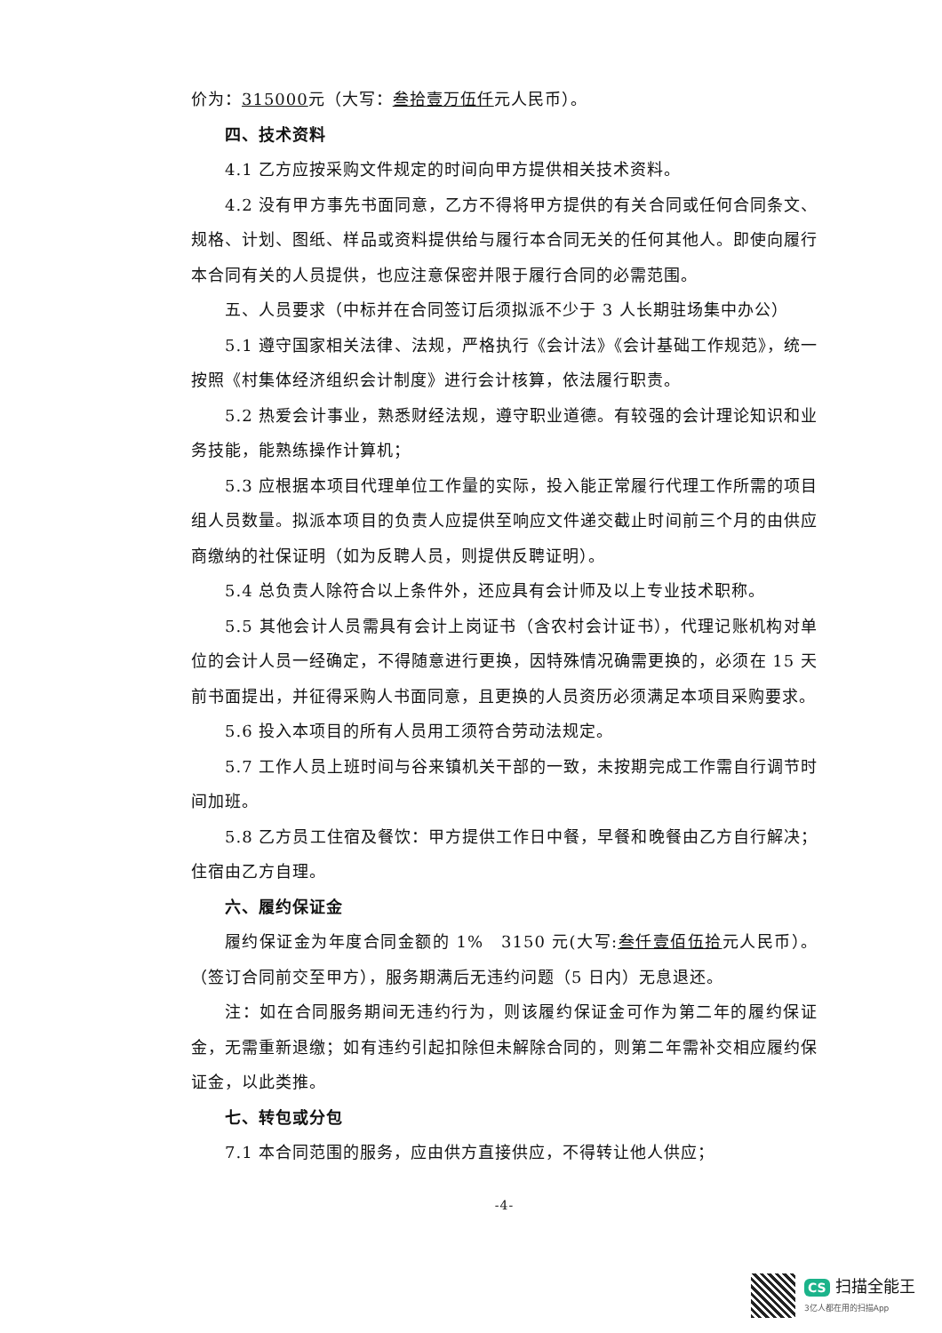价为：315000元（大写：叁拾壹万伍仟元人民币）。
四、技术资料
4.1 乙方应按采购文件规定的时间向甲方提供相关技术资料。
4.2 没有甲方事先书面同意，乙方不得将甲方提供的有关合同或任何合同条文、规格、计划、图纸、样品或资料提供给与履行本合同无关的任何其他人。即使向履行本合同有关的人员提供，也应注意保密并限于履行合同的必需范围。
五、人员要求（中标并在合同签订后须拟派不少于 3 人长期驻场集中办公）
5.1 遵守国家相关法律、法规，严格执行《会计法》《会计基础工作规范》，统一按照《村集体经济组织会计制度》进行会计核算，依法履行职责。
5.2 热爱会计事业，熟悉财经法规，遵守职业道德。有较强的会计理论知识和业务技能，能熟练操作计算机；
5.3 应根据本项目代理单位工作量的实际，投入能正常履行代理工作所需的项目组人员数量。拟派本项目的负责人应提供至响应文件递交截止时间前三个月的由供应商缴纳的社保证明（如为反聘人员，则提供反聘证明）。
5.4 总负责人除符合以上条件外，还应具有会计师及以上专业技术职称。
5.5 其他会计人员需具有会计上岗证书（含农村会计证书），代理记账机构对单位的会计人员一经确定，不得随意进行更换，因特殊情况确需更换的，必须在 15 天前书面提出，并征得采购人书面同意，且更换的人员资历必须满足本项目采购要求。
5.6 投入本项目的所有人员用工须符合劳动法规定。
5.7 工作人员上班时间与谷来镇机关干部的一致，未按期完成工作需自行调节时间加班。
5.8 乙方员工住宿及餐饮：甲方提供工作日中餐，早餐和晚餐由乙方自行解决；住宿由乙方自理。
六、履约保证金
履约保证金为年度合同金额的 1%　3150 元(大写:叁仟壹佰伍拾元人民币）。（签订合同前交至甲方），服务期满后无违约问题（5 日内）无息退还。
注：如在合同服务期间无违约行为，则该履约保证金可作为第二年的履约保证金，无需重新退缴；如有违约引起扣除但未解除合同的，则第二年需补交相应履约保证金，以此类推。
七、转包或分包
7.1 本合同范围的服务，应由供方直接供应，不得转让他人供应；
-4-
CS 扫描全能王
3亿人都在用的扫描App